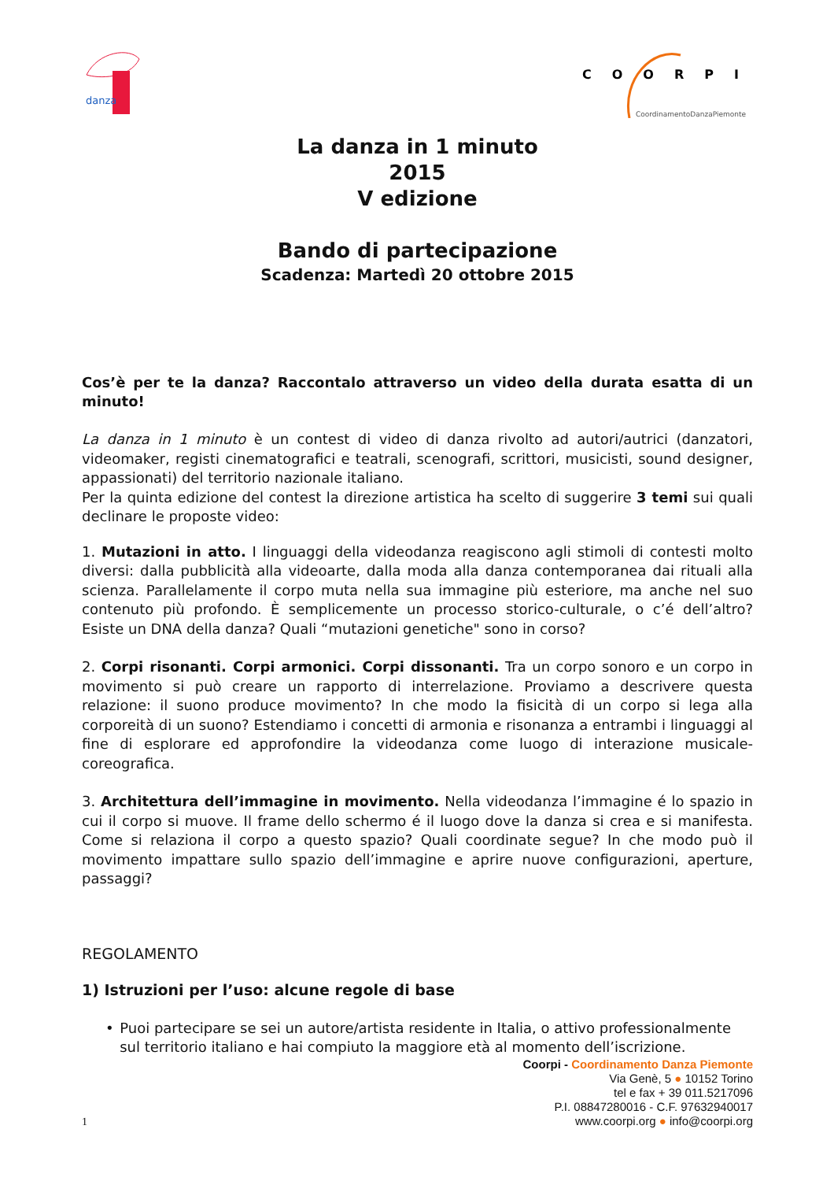danza
COORPI
CoordinamentoDanzaPiemonte
La danza in 1 minuto
2015
V edizione
Bando di partecipazione
Scadenza: Martedì 20 ottobre 2015
Cos’è per te la danza? Raccontalo attraverso un video della durata esatta di un minuto!
La danza in 1 minuto è un contest di video di danza rivolto ad autori/autrici (danzatori, videomaker, registi cinematografici e teatrali, scenografi, scrittori, musicisti, sound designer, appassionati) del territorio nazionale italiano.
Per la quinta edizione del contest la direzione artistica ha scelto di suggerire 3 temi sui quali declinare le proposte video:
1. Mutazioni in atto. I linguaggi della videodanza reagiscono agli stimoli di contesti molto diversi: dalla pubblicità alla videoarte, dalla moda alla danza contemporanea dai rituali alla scienza. Parallelamente il corpo muta nella sua immagine più esteriore, ma anche nel suo contenuto più profondo. È semplicemente un processo storico-culturale, o c’é dell’altro? Esiste un DNA della danza? Quali “mutazioni genetiche" sono in corso?
2. Corpi risonanti. Corpi armonici. Corpi dissonanti. Tra un corpo sonoro e un corpo in movimento si può creare un rapporto di interrelazione. Proviamo a descrivere questa relazione: il suono produce movimento? In che modo la fisicità di un corpo si lega alla corporeità di un suono? Estendiamo i concetti di armonia e risonanza a entrambi i linguaggi al fine di esplorare ed approfondire la videodanza come luogo di interazione musicale-coreografica.
3. Architettura dell’immagine in movimento. Nella videodanza l’immagine é lo spazio in cui il corpo si muove. Il frame dello schermo é il luogo dove la danza si crea e si manifesta. Come si relaziona il corpo a questo spazio? Quali coordinate segue? In che modo può il movimento impattare sullo spazio dell’immagine e aprire nuove configurazioni, aperture, passaggi?
REGOLAMENTO
1) Istruzioni per l’uso: alcune regole di base
• Puoi partecipare se sei un autore/artista residente in Italia, o attivo professionalmente sul territorio italiano e hai compiuto la maggiore età al momento dell’iscrizione.
Coorpi - Coordinamento Danza Piemonte
Via Genè, 5 ● 10152 Torino
tel e fax + 39 011.5217096
P.I. 08847280016 - C.F. 97632940017
www.coorpi.org ● info@coorpi.org
1